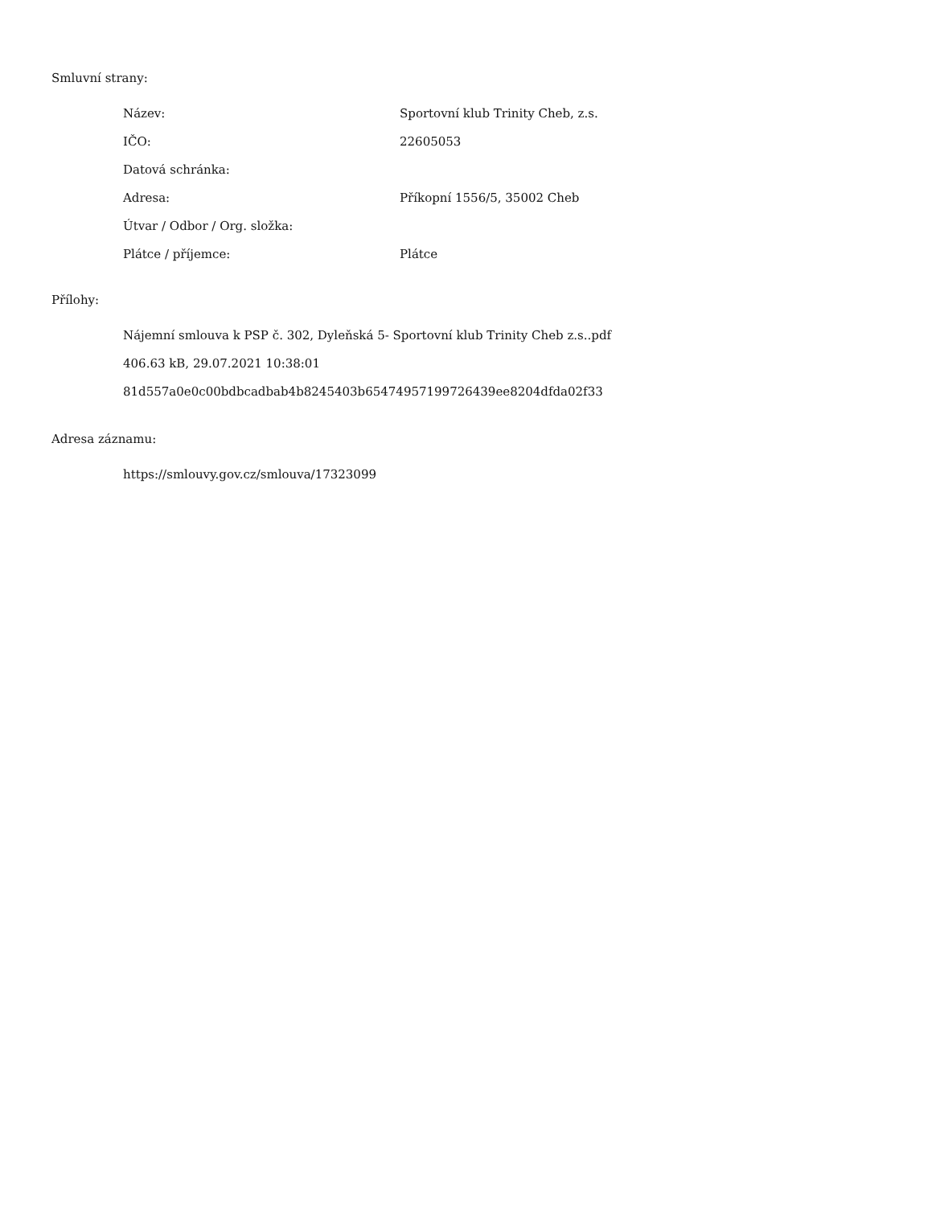Smluvní strany:
| Název: | Sportovní klub Trinity Cheb, z.s. |
| IČO: | 22605053 |
| Datová schránka: | |
| Adresa: | Příkopní 1556/5, 35002 Cheb |
| Útvar / Odbor / Org. složka: | |
| Plátce / příjemce: | Plátce |
Přílohy:
Nájemní smlouva k PSP č. 302, Dyleňská 5- Sportovní klub Trinity Cheb z.s..pdf
406.63 kB, 29.07.2021 10:38:01
81d557a0e0c00bdbcadbab4b8245403b65474957199726439ee8204dfda02f33
Adresa záznamu:
https://smlouvy.gov.cz/smlouva/17323099